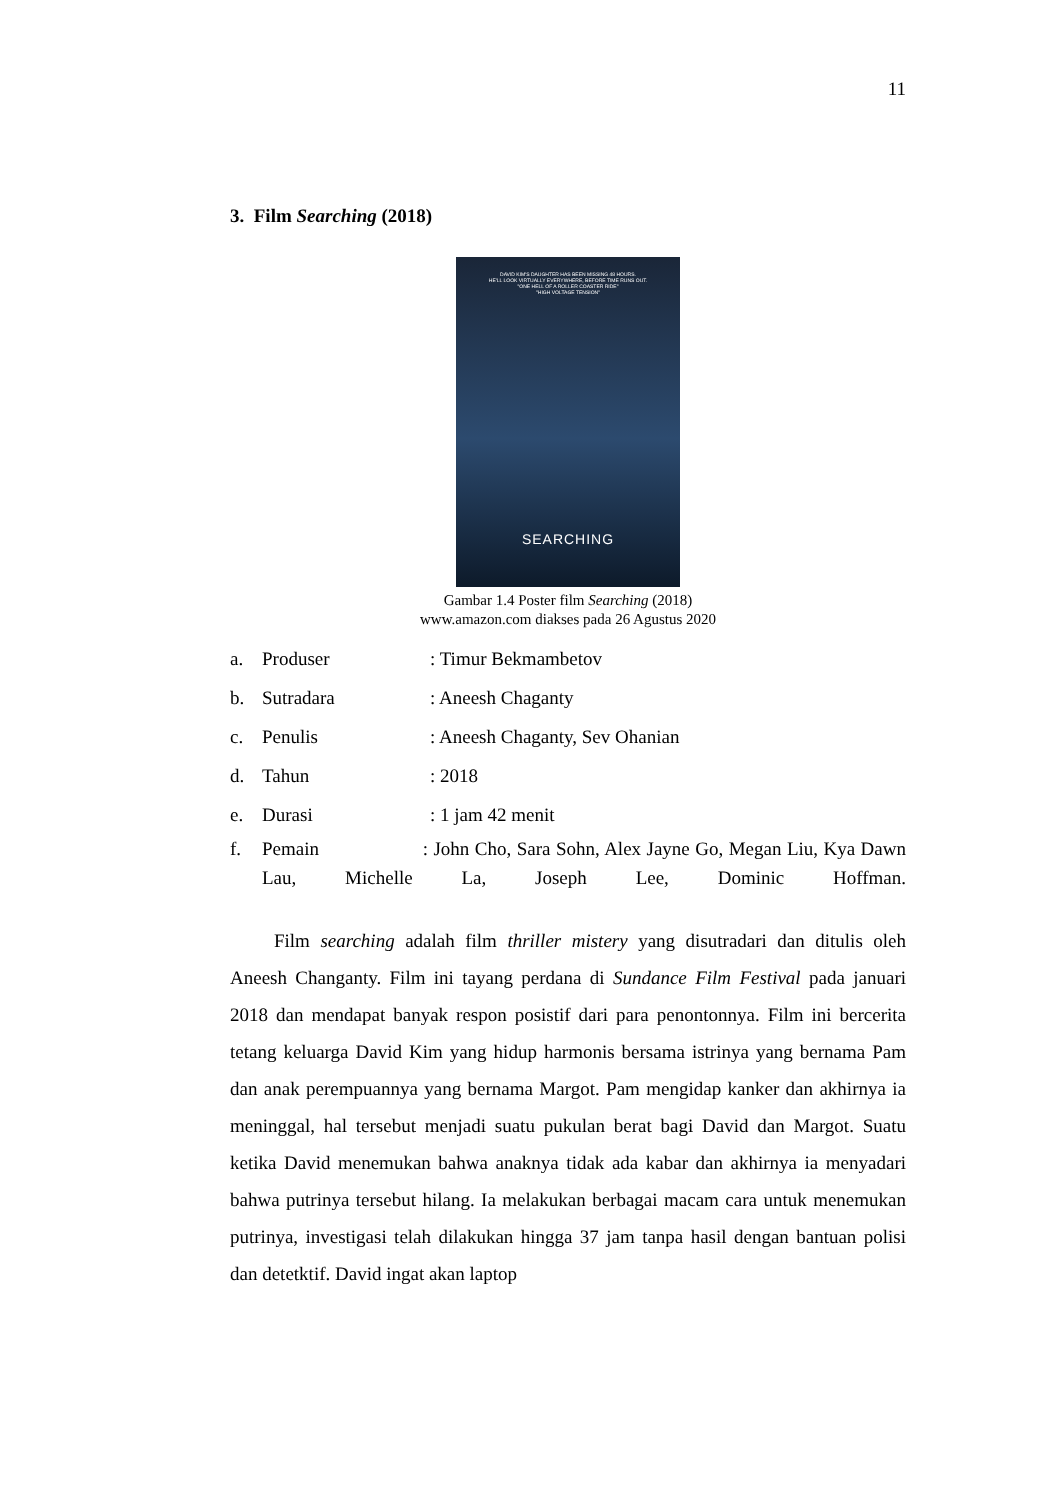11
3. Film Searching (2018)
DAVID KIM'S DAUGHTER HAS BEEN MISSING 48 HOURS.
HE'LL LOOK VIRTUALLY EVERYWHERE, BEFORE TIME RUNS OUT.
"ONE HELL OF A ROLLER COASTER RIDE"
"HIGH VOLTAGE TENSION"
SEARCHING
Gambar 1.4 Poster film Searching (2018)
www.amazon.com diakses pada 26 Agustus 2020
a. Produser: Timur Bekmambetov
b. Sutradara: Aneesh Chaganty
c. Penulis: Aneesh Chaganty, Sev Ohanian
d. Tahun: 2018
e. Durasi: 1 jam 42 menit
f. Pemain : John Cho, Sara Sohn, Alex Jayne Go, Megan Liu, Kya Dawn Lau, Michelle La, Joseph Lee, Dominic Hoffman.
Film searching adalah film thriller mistery yang disutradari dan ditulis oleh Aneesh Changanty. Film ini tayang perdana di Sundance Film Festival pada januari 2018 dan mendapat banyak respon posistif dari para penontonnya. Film ini bercerita tetang keluarga David Kim yang hidup harmonis bersama istrinya yang bernama Pam dan anak perempuannya yang bernama Margot. Pam mengidap kanker dan akhirnya ia meninggal, hal tersebut menjadi suatu pukulan berat bagi David dan Margot. Suatu ketika David menemukan bahwa anaknya tidak ada kabar dan akhirnya ia menyadari bahwa putrinya tersebut hilang. Ia melakukan berbagai macam cara untuk menemukan putrinya, investigasi telah dilakukan hingga 37 jam tanpa hasil dengan bantuan polisi dan detetktif. David ingat akan laptop